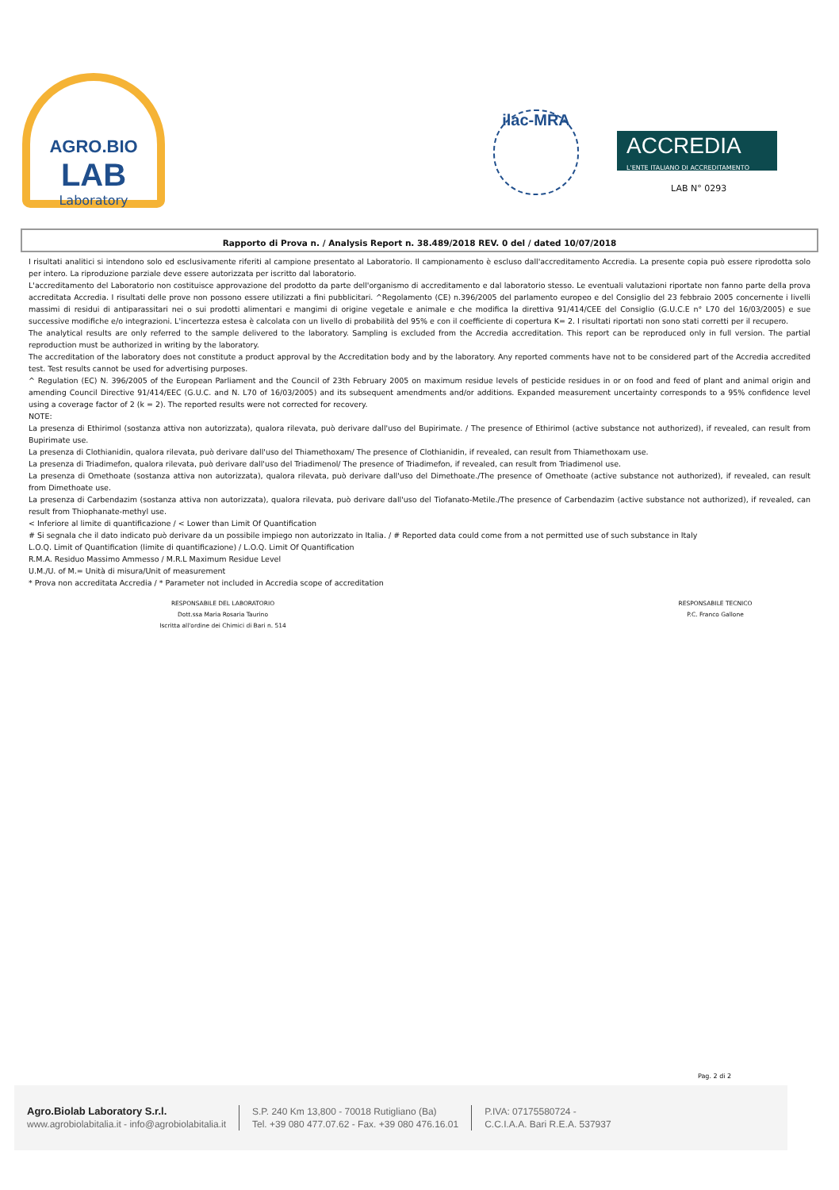AGRO.BIO
LAB
Laboratory
ilac-MRA
ACCREDIA
L'ENTE ITALIANO DI ACCREDITAMENTO
LAB N° 0293
Rapporto di Prova n. / Analysis Report n. 38.489/2018 REV. 0 del / dated 10/07/2018
I risultati analitici si intendono solo ed esclusivamente riferiti al campione presentato al Laboratorio. Il campionamento è escluso dall'accreditamento Accredia. La presente copia può essere riprodotta solo per intero. La riproduzione parziale deve essere autorizzata per iscritto dal laboratorio.
L'accreditamento del Laboratorio non costituisce approvazione del prodotto da parte dell'organismo di accreditamento e dal laboratorio stesso. Le eventuali valutazioni riportate non fanno parte della prova accreditata Accredia. I risultati delle prove non possono essere utilizzati a fini pubblicitari. ^Regolamento (CE) n.396/2005 del parlamento europeo e del Consiglio del 23 febbraio 2005 concernente i livelli massimi di residui di antiparassitari nei o sui prodotti alimentari e mangimi di origine vegetale e animale e che modifica la direttiva 91/414/CEE del Consiglio (G.U.C.E n° L70 del 16/03/2005) e sue successive modifiche e/o integrazioni. L'incertezza estesa è calcolata con un livello di probabilità del 95% e con il coefficiente di copertura K= 2. I risultati riportati non sono stati corretti per il recupero.
The analytical results are only referred to the sample delivered to the laboratory. Sampling is excluded from the Accredia accreditation. This report can be reproduced only in full version. The partial reproduction must be authorized in writing by the laboratory.
The accreditation of the laboratory does not constitute a product approval by the Accreditation body and by the laboratory. Any reported comments have not to be considered part of the Accredia accredited test. Test results cannot be used for advertising purposes.
^ Regulation (EC) N. 396/2005 of the European Parliament and the Council of 23th February 2005 on maximum residue levels of pesticide residues in or on food and feed of plant and animal origin and amending Council Directive 91/414/EEC (G.U.C. and N. L70 of 16/03/2005) and its subsequent amendments and/or additions. Expanded measurement uncertainty corresponds to a 95% confidence level using a coverage factor of 2 (k = 2). The reported results were not corrected for recovery.
NOTE:
La presenza di Ethirimol (sostanza attiva non autorizzata), qualora rilevata, può derivare dall'uso del Bupirimate. / The presence of Ethirimol (active substance not authorized), if revealed, can result from Bupirimate use.
La presenza di Clothianidin, qualora rilevata, può derivare dall'uso del Thiamethoxam/ The presence of Clothianidin, if revealed, can result from Thiamethoxam use.
La presenza di Triadimefon, qualora rilevata, può derivare dall'uso del Triadimenol/ The presence of Triadimefon, if revealed, can result from Triadimenol use.
La presenza di Omethoate (sostanza attiva non autorizzata), qualora rilevata, può derivare dall'uso del Dimethoate./The presence of Omethoate (active substance not authorized), if revealed, can result from Dimethoate use.
La presenza di Carbendazim (sostanza attiva non autorizzata), qualora rilevata, può derivare dall'uso del Tiofanato-Metile./The presence of Carbendazim (active substance not authorized), if revealed, can result from Thiophanate-methyl use.
< Inferiore al limite di quantificazione / < Lower than Limit Of Quantification
# Si segnala che il dato indicato può derivare da un possibile impiego non autorizzato in Italia. / # Reported data could come from a not permitted use of such substance in Italy
L.O.Q. Limit of Quantification (limite di quantificazione) / L.O.Q. Limit Of Quantification
R.M.A. Residuo Massimo Ammesso / M.R.L Maximum Residue Level
U.M./U. of M.= Unità di misura/Unit of measurement
* Prova non accreditata Accredia / * Parameter not included in Accredia scope of accreditation
RESPONSABILE DEL LABORATORIO
Dott.ssa Maria Rosaria Taurino
Iscritta all'ordine dei Chimici di Bari n. 514
RESPONSABILE TECNICO
P.C. Franco Gallone
Pag. 2 di 2
Agro.Biolab Laboratory S.r.l.
www.agrobiolabitalia.it - info@agrobiolabitalia.it
S.P. 240 Km 13,800 - 70018 Rutigliano (Ba)
Tel. +39 080 477.07.62 - Fax. +39 080 476.16.01
P.IVA: 07175580724 -
C.C.I.A.A. Bari R.E.A. 537937